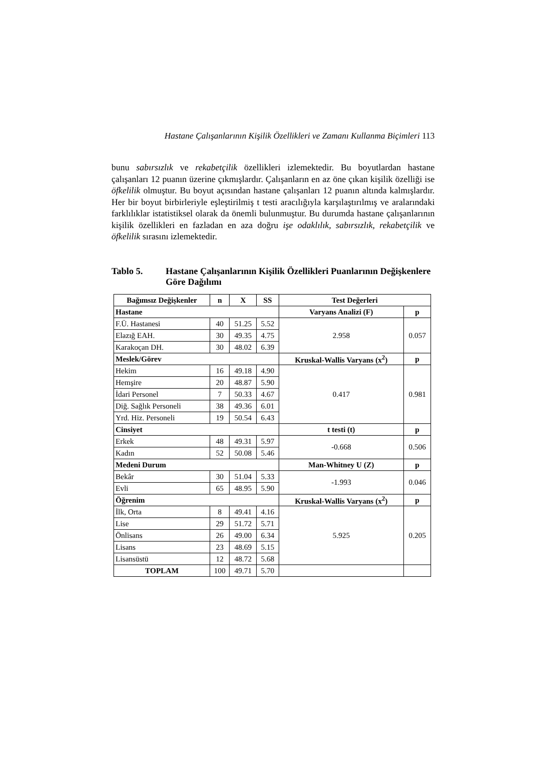Hastane Çalışanlarının Kişilik Özellikleri ve Zamanı Kullanma Biçimleri 113
bunu sabırsızlık ve rekabetçilik özellikleri izlemektedir. Bu boyutlardan hastane çalışanları 12 puanın üzerine çıkmışlardır. Çalışanların en az öne çıkan kişilik özelliği ise öfkelilik olmuştur. Bu boyut açısından hastane çalışanları 12 puanın altında kalmışlardır. Her bir boyut birbirleriyle eşleştirilmiş t testi aracılığıyla karşılaştırılmış ve aralarındaki farklılıklar istatistiksel olarak da önemli bulunmuştur. Bu durumda hastane çalışanlarının kişilik özellikleri en fazladan en aza doğru işe odaklılık, sabırsızlık, rekabetçilik ve öfkelilik sırasını izlemektedir.
Tablo 5. Hastane Çalışanlarının Kişilik Özellikleri Puanlarının Değişkenlere Göre Dağılımı
| Bağımsız Değişkenler | n | X | SS | Test Değerleri | |
| --- | --- | --- | --- | --- | --- |
| Hastane | | | | Varyans Analizi (F) | p |
| F.Ü. Hastanesi | 40 | 51.25 | 5.52 | 2.958 | 0.057 |
| Elazığ EAH. | 30 | 49.35 | 4.75 | | |
| Karakoçan DH. | 30 | 48.02 | 6.39 | | |
| Meslek/Görev | | | | Kruskal-Wallis Varyans (x<sup>2</sup>) | p |
| Hekim | 16 | 49.18 | 4.90 | 0.417 | 0.981 |
| Hemşire | 20 | 48.87 | 5.90 | | |
| İdari Personel | 7 | 50.33 | 4.67 | | |
| Diğ. Sağlık Personeli | 38 | 49.36 | 6.01 | | |
| Yrd. Hiz. Personeli | 19 | 50.54 | 6.43 | | |
| Cinsiyet | | | | t testi (t) | p |
| Erkek | 48 | 49.31 | 5.97 | -0.668 | 0.506 |
| Kadın | 52 | 50.08 | 5.46 | | |
| Medeni Durum | | | | Man-Whitney U (Z) | p |
| Bekâr | 30 | 51.04 | 5.33 | -1.993 | 0.046 |
| Evli | 65 | 48.95 | 5.90 | | |
| Öğrenim | | | | Kruskal-Wallis Varyans (x<sup>2</sup>) | p |
| İlk, Orta | 8 | 49.41 | 4.16 | 5.925 | 0.205 |
| Lise | 29 | 51.72 | 5.71 | | |
| Önlisans | 26 | 49.00 | 6.34 | | |
| Lisans | 23 | 48.69 | 5.15 | | |
| Lisansüstü | 12 | 48.72 | 5.68 | | |
| TOPLAM | 100 | 49.71 | 5.70 | | |